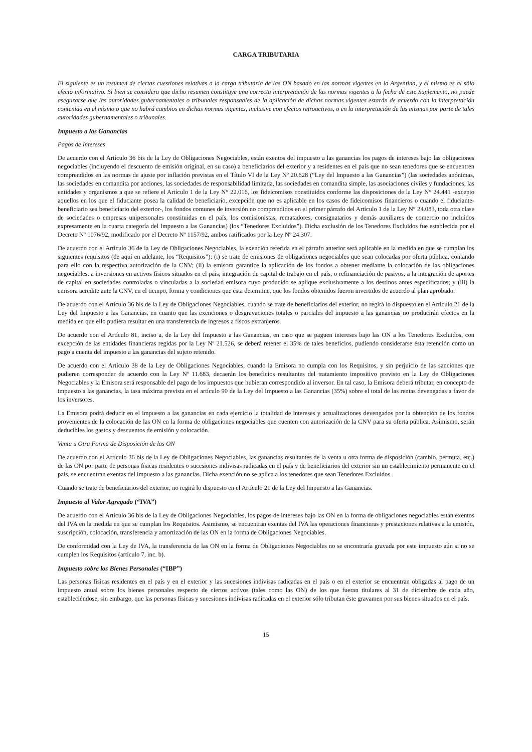CARGA TRIBUTARIA
El siguiente es un resumen de ciertas cuestiones relativas a la carga tributaria de las ON basado en las normas vigentes en la Argentina, y el mismo es al sólo efecto informativo. Si bien se considera que dicho resumen constituye una correcta interpretación de las normas vigentes a la fecha de este Suplemento, no puede asegurarse que las autoridades gubernamentales o tribunales responsables de la aplicación de dichas normas vigentes estarán de acuerdo con la interpretación contenida en el mismo o que no habrá cambios en dichas normas vigentes, inclusive con efectos retroactivos, o en la interpretación de las mismas por parte de tales autoridades gubernamentales o tribunales.
Impuesto a las Ganancias
Pagos de Intereses
De acuerdo con el Artículo 36 bis de la Ley de Obligaciones Negociables, están exentos del impuesto a las ganancias los pagos de intereses bajo las obligaciones negociables (incluyendo el descuento de emisión original, en su caso) a beneficiarios del exterior y a residentes en el país que no sean tenedores que se encuentren comprendidos en las normas de ajuste por inflación previstas en el Título VI de la Ley Nº 20.628 (“Ley del Impuesto a las Ganancias”) (las sociedades anónimas, las sociedades en comandita por acciones, las sociedades de responsabilidad limitada, las sociedades en comandita simple, las asociaciones civiles y fundaciones, las entidades y organismos a que se refiere el Artículo 1 de la Ley N° 22.016, los fideicomisos constituidos conforme las disposiciones de la Ley N° 24.441 -excepto aquellos en los que el fiduciante posea la calidad de beneficiario, excepción que no es aplicable en los casos de fideicomisos financieros o cuando el fiduciante-beneficiario sea beneficiario del exterior-, los fondos comunes de inversión no comprendidos en el primer párrafo del Artículo 1 de la Ley N° 24.083, toda otra clase de sociedades o empresas unipersonales constituidas en el país, los comisionistas, rematadores, consignatarios y demás auxiliares de comercio no incluidos expresamente en la cuarta categoría del Impuesto a las Ganancias) (los “Tenedores Excluidos”). Dicha exclusión de los Tenedores Excluidos fue establecida por el Decreto Nº 1076/92, modificado por el Decreto Nº 1157/92, ambos ratificados por la Ley Nº 24.307.
De acuerdo con el Artículo 36 de la Ley de Obligaciones Negociables, la exención referida en el párrafo anterior será aplicable en la medida en que se cumplan los siguientes requisitos (de aquí en adelante, los “Requisitos”): (i) se trate de emisiones de obligaciones negociables que sean colocadas por oferta pública, contando para ello con la respectiva autorización de la CNV; (ii) la emisora garantice la aplicación de los fondos a obtener mediante la colocación de las obligaciones negociables, a inversiones en activos físicos situados en el país, integración de capital de trabajo en el país, o refinanciación de pasivos, a la integración de aportes de capital en sociedades controladas o vinculadas a la sociedad emisora cuyo producido se aplique exclusivamente a los destinos antes especificados; y (iii) la emisora acredite ante la CNV, en el tiempo, forma y condiciones que ésta determine, que los fondos obtenidos fueron invertidos de acuerdo al plan aprobado.
De acuerdo con el Artículo 36 bis de la Ley de Obligaciones Negociables, cuando se trate de beneficiarios del exterior, no regirá lo dispuesto en el Artículo 21 de la Ley del Impuesto a las Ganancias, en cuanto que las exenciones o desgravaciones totales o parciales del impuesto a las ganancias no producirán efectos en la medida en que ello pudiera resultar en una transferencia de ingresos a fiscos extranjeros.
De acuerdo con el Artículo 81, inciso a, de la Ley del Impuesto a las Ganancias, en caso que se paguen intereses bajo las ON a los Tenedores Excluidos, con excepción de las entidades financieras regidas por la Ley Nº 21.526, se deberá retener el 35% de tales beneficios, pudiendo considerarse ésta retención como un pago a cuenta del impuesto a las ganancias del sujeto retenido.
De acuerdo con el Artículo 38 de la Ley de Obligaciones Negociables, cuando la Emisora no cumpla con los Requisitos, y sin perjuicio de las sanciones que pudieren corresponder de acuerdo con la Ley Nº 11.683, decaerán los beneficios resultantes del tratamiento impositivo previsto en la Ley de Obligaciones Negociables y la Emisora será responsable del pago de los impuestos que hubieran correspondido al inversor. En tal caso, la Emisora deberá tributar, en concepto de impuesto a las ganancias, la tasa máxima prevista en el artículo 90 de la Ley del Impuesto a las Ganancias (35%) sobre el total de las rentas devengadas a favor de los inversores.
La Emisora podrá deducir en el impuesto a las ganancias en cada ejercicio la totalidad de intereses y actualizaciones devengados por la obtención de los fondos provenientes de la colocación de las ON en la forma de obligaciones negociables que cuenten con autorización de la CNV para su oferta pública. Asimismo, serán deducibles los gastos y descuentos de emisión y colocación.
Venta u Otra Forma de Disposición de las ON
De acuerdo con el Artículo 36 bis de la Ley de Obligaciones Negociables, las ganancias resultantes de la venta u otra forma de disposición (cambio, permuta, etc.) de las ON por parte de personas físicas residentes o sucesiones indivisas radicadas en el país y de beneficiarios del exterior sin un establecimiento permanente en el país, se encuentran exentas del impuesto a las ganancias. Dicha exención no se aplica a los tenedores que sean Tenedores Excluidos.
Cuando se trate de beneficiarios del exterior, no regirá lo dispuesto en el Artículo 21 de la Ley del Impuesto a las Ganancias.
Impuesto al Valor Agregado (“IVA”)
De acuerdo con el Artículo 36 bis de la Ley de Obligaciones Negociables, los pagos de intereses bajo las ON en la forma de obligaciones negociables están exentos del IVA en la medida en que se cumplan los Requisitos. Asimismo, se encuentran exentas del IVA las operaciones financieras y prestaciones relativas a la emisión, suscripción, colocación, transferencia y amortización de las ON en la forma de Obligaciones Negociables.
De conformidad con la Ley de IVA, la transferencia de las ON en la forma de Obligaciones Negociables no se encontraría gravada por este impuesto aún si no se cumplen los Requisitos (artículo 7, inc. b).
Impuesto sobre los Bienes Personales (“IBP”)
Las personas físicas residentes en el país y en el exterior y las sucesiones indivisas radicadas en el país o en el exterior se encuentran obligadas al pago de un impuesto anual sobre los bienes personales respecto de ciertos activos (tales como las ON) de los que fueran titulares al 31 de diciembre de cada año, estableciéndose, sin embargo, que las personas físicas y sucesiones indivisas radicadas en el exterior sólo tributan éste gravamen por sus bienes situados en el país.
15